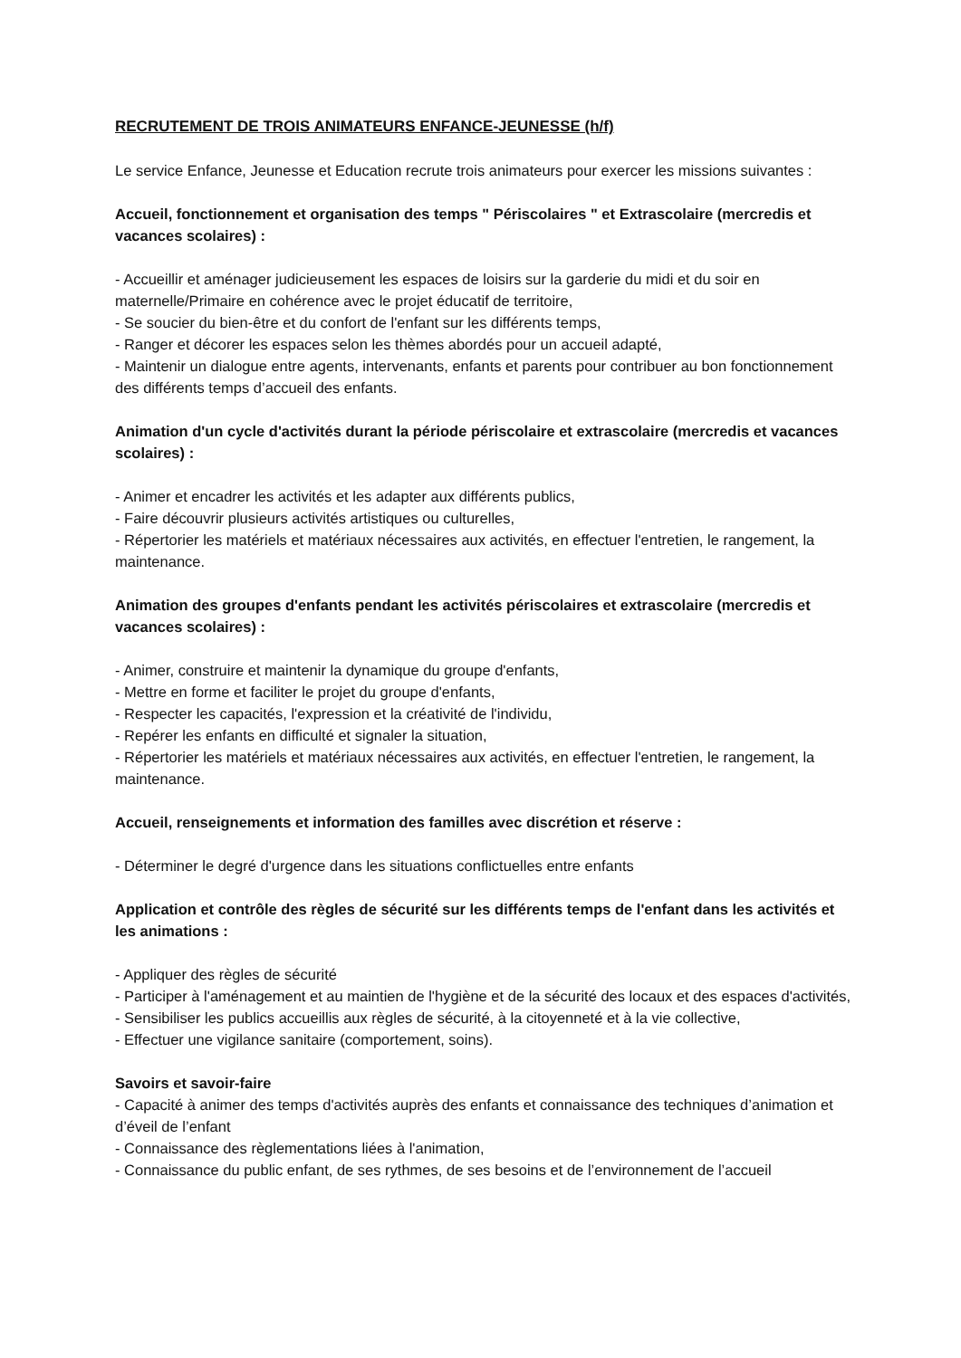RECRUTEMENT DE TROIS ANIMATEURS ENFANCE-JEUNESSE (h/f)
Le service Enfance, Jeunesse et Education recrute trois animateurs pour exercer les missions suivantes :
Accueil, fonctionnement et organisation des temps " Périscolaires " et Extrascolaire (mercredis et vacances scolaires) :
- Accueillir et aménager judicieusement les espaces de loisirs sur la garderie du midi et du soir en maternelle/Primaire en cohérence avec le projet éducatif de territoire,
- Se soucier du bien-être et du confort de l'enfant sur les différents temps,
- Ranger et décorer les espaces selon les thèmes abordés pour un accueil adapté,
- Maintenir un dialogue entre agents, intervenants, enfants et parents pour contribuer au bon fonctionnement des différents temps d’accueil des enfants.
Animation d'un cycle d'activités durant la période périscolaire et extrascolaire (mercredis et vacances scolaires) :
- Animer et encadrer les activités et les adapter aux différents publics,
- Faire découvrir plusieurs activités artistiques ou culturelles,
- Répertorier les matériels et matériaux nécessaires aux activités, en effectuer l'entretien, le rangement, la maintenance.
Animation des groupes d'enfants pendant les activités périscolaires et extrascolaire (mercredis et vacances scolaires) :
- Animer, construire et maintenir la dynamique du groupe d'enfants,
- Mettre en forme et faciliter le projet du groupe d'enfants,
- Respecter les capacités, l'expression et la créativité de l'individu,
- Repérer les enfants en difficulté et signaler la situation,
- Répertorier les matériels et matériaux nécessaires aux activités, en effectuer l'entretien, le rangement, la maintenance.
Accueil, renseignements et information des familles avec discrétion et réserve :
- Déterminer le degré d'urgence dans les situations conflictuelles entre enfants
Application et contrôle des règles de sécurité sur les différents temps de l'enfant dans les activités et les animations :
- Appliquer des règles de sécurité
- Participer à l'aménagement et au maintien de l'hygiène et de la sécurité des locaux et des espaces d'activités,
- Sensibiliser les publics accueillis aux règles de sécurité, à la citoyenneté et à la vie collective,
- Effectuer une vigilance sanitaire (comportement, soins).
Savoirs et savoir-faire
- Capacité à animer des temps d'activités auprès des enfants et connaissance des techniques d’animation et d’éveil de l’enfant
- Connaissance des règlementations liées à l'animation,
- Connaissance du public enfant, de ses rythmes, de ses besoins et de l’environnement de l’accueil